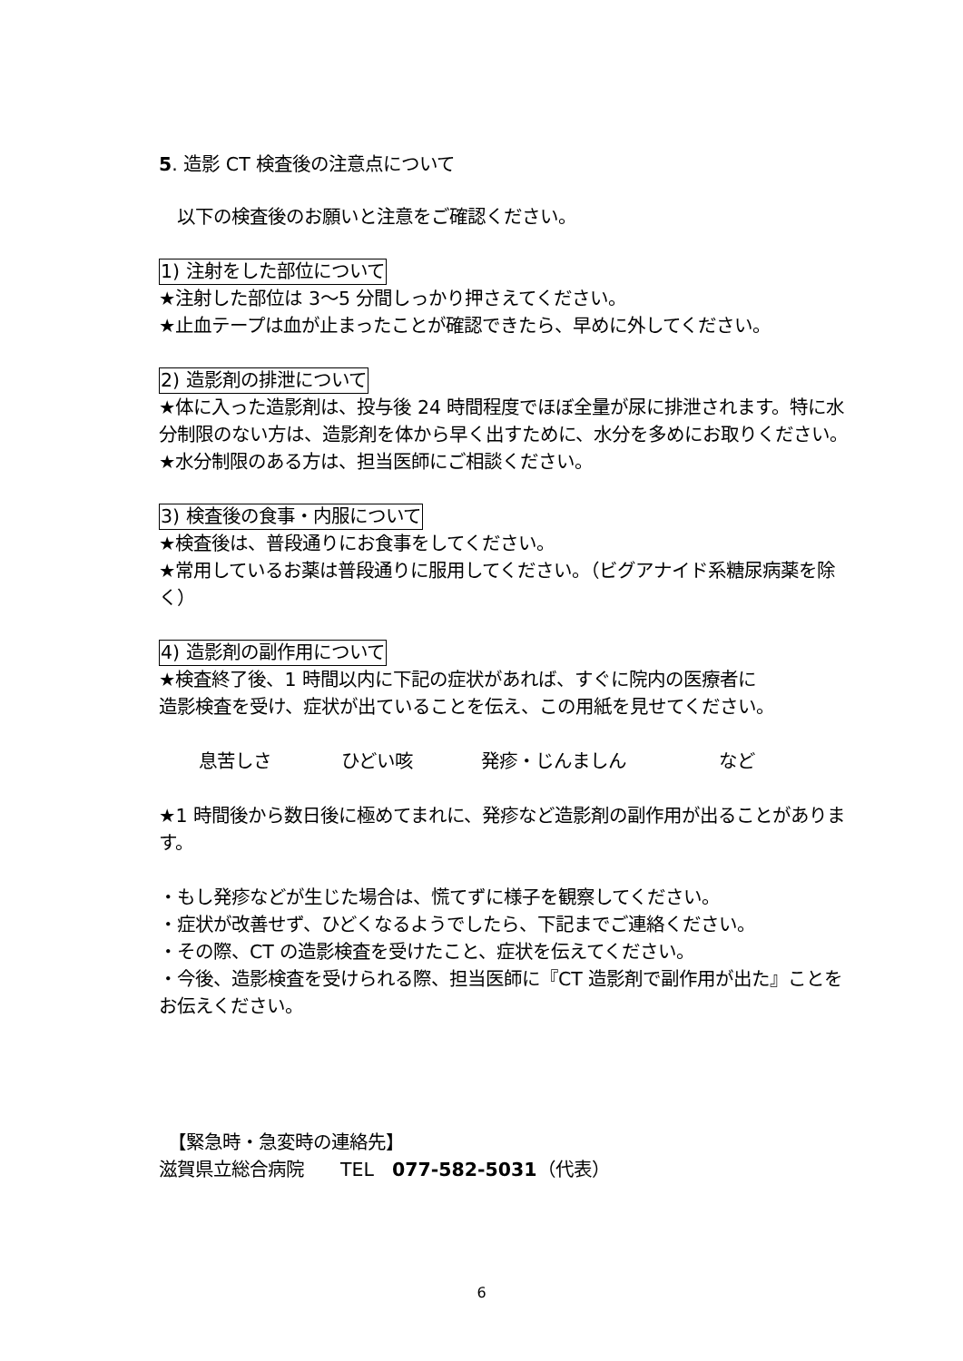5. 造影 CT 検査後の注意点について
以下の検査後のお願いと注意をご確認ください。
1) 注射をした部位について
★注射した部位は 3〜5 分間しっかり押さえてください。
★止血テープは血が止まったことが確認できたら、早めに外してください。
2) 造影剤の排泄について
★体に入った造影剤は、投与後 24 時間程度でほぼ全量が尿に排泄されます。特に水分制限のない方は、造影剤を体から早く出すために、水分を多めにお取りください。
★水分制限のある方は、担当医師にご相談ください。
3) 検査後の食事・内服について
★検査後は、普段通りにお食事をしてください。
★常用しているお薬は普段通りに服用してください。（ビグアナイド系糖尿病薬を除く）
4) 造影剤の副作用について
★検査終了後、1 時間以内に下記の症状があれば、すぐに院内の医療者に
造影検査を受け、症状が出ていることを伝え、この用紙を見せてください。
息苦しさ ひどい咳 発疹・じんましん など
★1 時間後から数日後に極めてまれに、発疹など造影剤の副作用が出ることがあります。
・もし発疹などが生じた場合は、慌てずに様子を観察してください。
・症状が改善せず、ひどくなるようでしたら、下記までご連絡ください。
・その際、CT の造影検査を受けたこと、症状を伝えてください。
・今後、造影検査を受けられる際、担当医師に『CT 造影剤で副作用が出た』ことをお伝えください。
【緊急時・急変時の連絡先】
滋賀県立総合病院　　TEL　077-582-5031（代表）
6